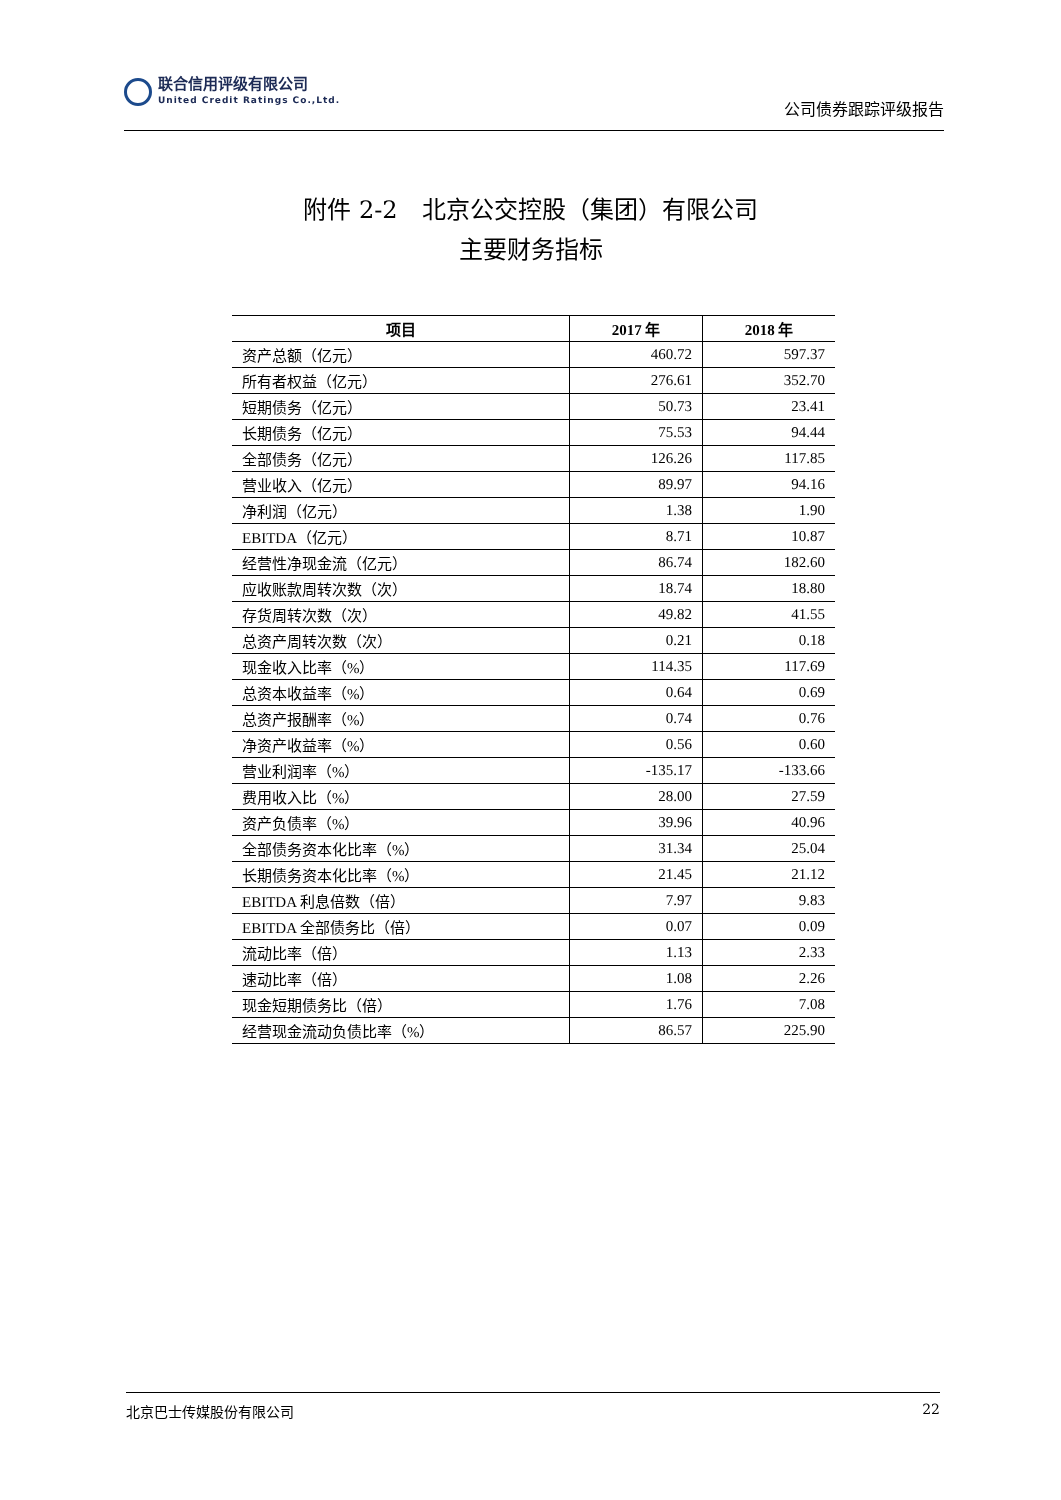联合信用评级有限公司
United Credit Ratings Co.,Ltd.
公司债券跟踪评级报告
附件 2-2　北京公交控股（集团）有限公司
主要财务指标
| 项目 | 2017 年 | 2018 年 |
| --- | --- | --- |
| 资产总额（亿元） | 460.72 | 597.37 |
| 所有者权益（亿元） | 276.61 | 352.70 |
| 短期债务（亿元） | 50.73 | 23.41 |
| 长期债务（亿元） | 75.53 | 94.44 |
| 全部债务（亿元） | 126.26 | 117.85 |
| 营业收入（亿元） | 89.97 | 94.16 |
| 净利润（亿元） | 1.38 | 1.90 |
| EBITDA（亿元） | 8.71 | 10.87 |
| 经营性净现金流（亿元） | 86.74 | 182.60 |
| 应收账款周转次数（次） | 18.74 | 18.80 |
| 存货周转次数（次） | 49.82 | 41.55 |
| 总资产周转次数（次） | 0.21 | 0.18 |
| 现金收入比率（%） | 114.35 | 117.69 |
| 总资本收益率（%） | 0.64 | 0.69 |
| 总资产报酬率（%） | 0.74 | 0.76 |
| 净资产收益率（%） | 0.56 | 0.60 |
| 营业利润率（%） | -135.17 | -133.66 |
| 费用收入比（%） | 28.00 | 27.59 |
| 资产负债率（%） | 39.96 | 40.96 |
| 全部债务资本化比率（%） | 31.34 | 25.04 |
| 长期债务资本化比率（%） | 21.45 | 21.12 |
| EBITDA 利息倍数（倍） | 7.97 | 9.83 |
| EBITDA 全部债务比（倍） | 0.07 | 0.09 |
| 流动比率（倍） | 1.13 | 2.33 |
| 速动比率（倍） | 1.08 | 2.26 |
| 现金短期债务比（倍） | 1.76 | 7.08 |
| 经营现金流动负债比率（%） | 86.57 | 225.90 |
北京巴士传媒股份有限公司 22